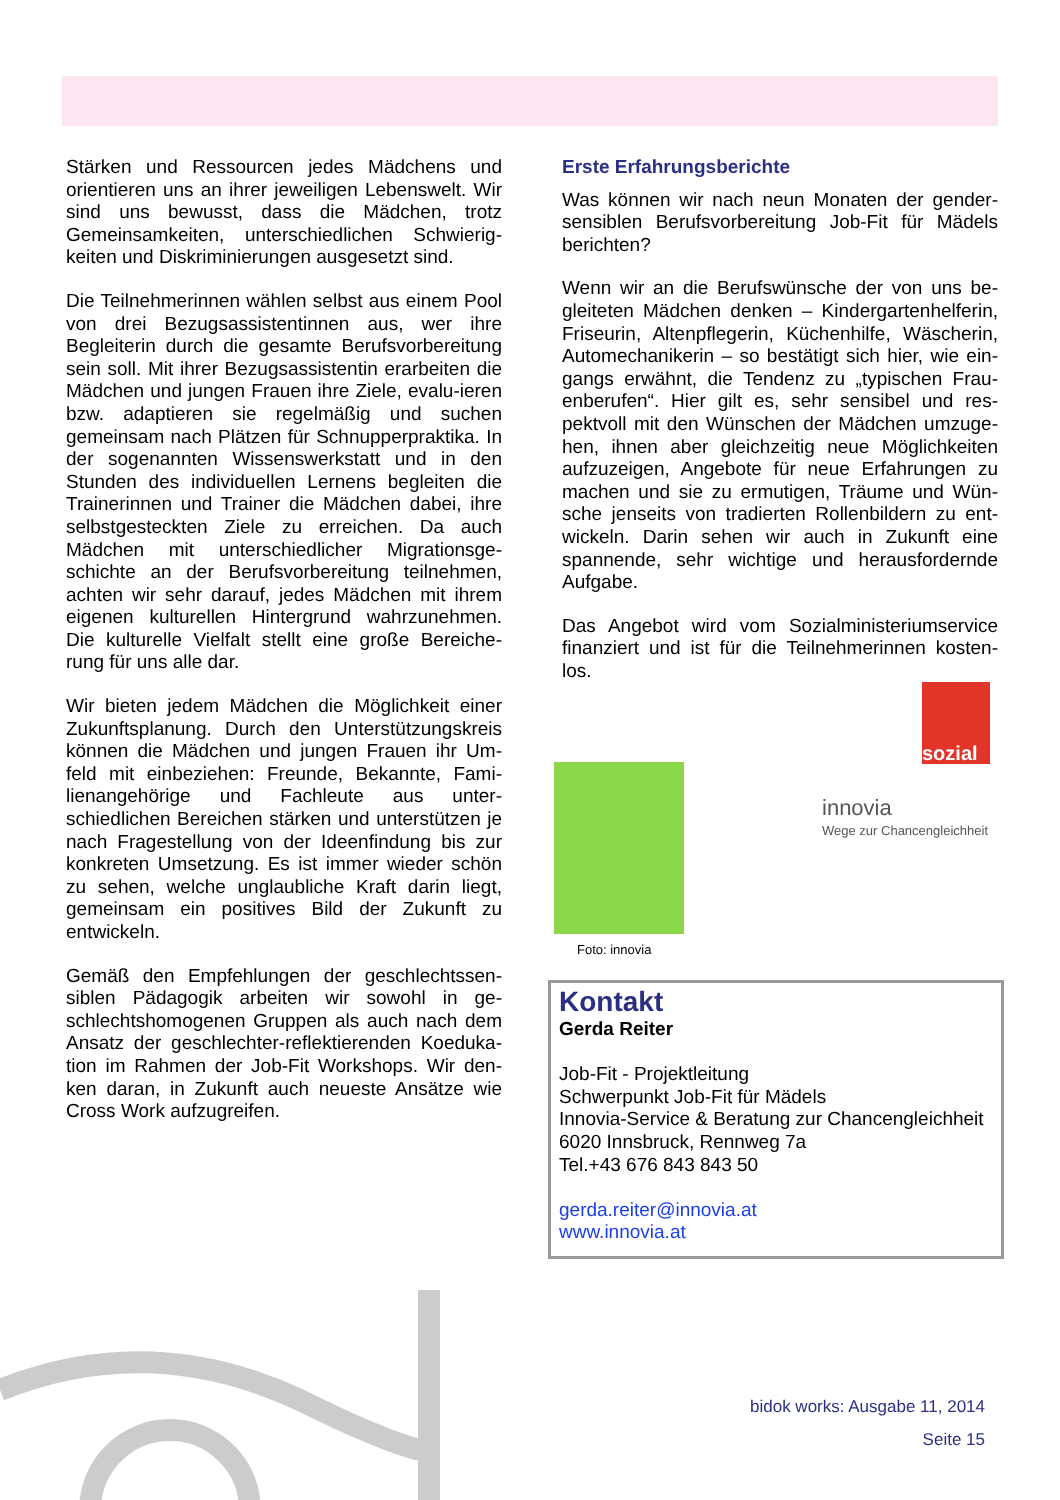Stärken und Ressourcen jedes Mädchens und orientieren uns an ihrer jeweiligen Lebenswelt. Wir sind uns bewusst, dass die Mädchen, trotz Gemeinsamkeiten, unterschiedlichen Schwierig-keiten und Diskriminierungen ausgesetzt sind.
Die Teilnehmerinnen wählen selbst aus einem Pool von drei Bezugsassistentinnen aus, wer ihre Begleiterin durch die gesamte Berufsvorbereitung sein soll. Mit ihrer Bezugsassistentin erarbeiten die Mädchen und jungen Frauen ihre Ziele, evalu-ieren bzw. adaptieren sie regelmäßig und suchen gemeinsam nach Plätzen für Schnupperpraktika. In der sogenannten Wissenswerkstatt und in den Stunden des individuellen Lernens begleiten die Trainerinnen und Trainer die Mädchen dabei, ihre selbstgesteckten Ziele zu erreichen. Da auch Mädchen mit unterschiedlicher Migrationsge-schichte an der Berufsvorbereitung teilnehmen, achten wir sehr darauf, jedes Mädchen mit ihrem eigenen kulturellen Hintergrund wahrzunehmen. Die kulturelle Vielfalt stellt eine große Bereiche-rung für uns alle dar.
Wir bieten jedem Mädchen die Möglichkeit einer Zukunftsplanung. Durch den Unterstützungskreis können die Mädchen und jungen Frauen ihr Um-feld mit einbeziehen: Freunde, Bekannte, Fami-lienangehörige und Fachleute aus unter-schiedlichen Bereichen stärken und unterstützen je nach Fragestellung von der Ideenfindung bis zur konkreten Umsetzung. Es ist immer wieder schön zu sehen, welche unglaubliche Kraft darin liegt, gemeinsam ein positives Bild der Zukunft zu entwickeln.
Gemäß den Empfehlungen der geschlechtssen-siblen Pädagogik arbeiten wir sowohl in ge-schlechtshomogenen Gruppen als auch nach dem Ansatz der geschlechter-reflektierenden Koeduka-tion im Rahmen der Job-Fit Workshops. Wir den-ken daran, in Zukunft auch neueste Ansätze wie Cross Work aufzugreifen.
Erste Erfahrungsberichte
Was können wir nach neun Monaten der gender-sensiblen Berufsvorbereitung Job-Fit für Mädels berichten?
Wenn wir an die Berufswünsche der von uns be-gleiteten Mädchen denken – Kindergartenhelferin, Friseurin, Altenpflegerin, Küchenhilfe, Wäscherin, Automechanikerin – so bestätigt sich hier, wie ein-gangs erwähnt, die Tendenz zu „typischen Frau-enberufen“. Hier gilt es, sehr sensibel und res-pektvoll mit den Wünschen der Mädchen umzuge-hen, ihnen aber gleichzeitig neue Möglichkeiten aufzuzeigen, Angebote für neue Erfahrungen zu machen und sie zu ermutigen, Träume und Wün-sche jenseits von tradierten Rollenbildern zu ent-wickeln. Darin sehen wir auch in Zukunft eine spannende, sehr wichtige und herausfordernde Aufgabe.
Das Angebot wird vom Sozialministeriumservice finanziert und ist für die Teilnehmerinnen kosten-los.
sozial
Foto: innovia
innovia
Wege zur Chancengleichheit
Kontakt
Gerda Reiter
Job-Fit - Projektleitung
Schwerpunkt Job-Fit für Mädels
Innovia-Service & Beratung zur Chancengleichheit
6020 Innsbruck, Rennweg 7a
Tel.+43 676 843 843 50
gerda.reiter@innovia.at
www.innovia.at
bidok works: Ausgabe 11, 2014
Seite 15